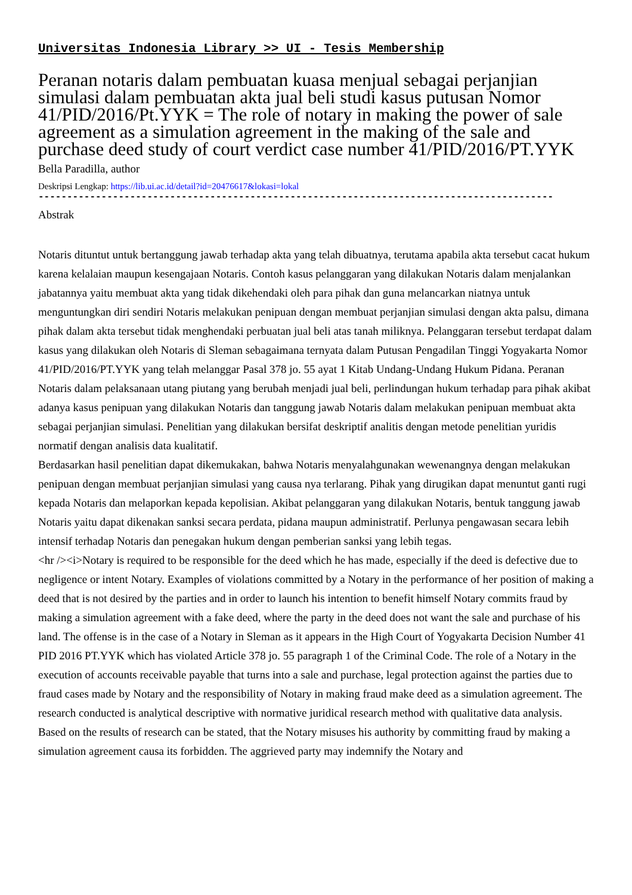Universitas Indonesia Library >> UI - Tesis Membership
Peranan notaris dalam pembuatan kuasa menjual sebagai perjanjian simulasi dalam pembuatan akta jual beli studi kasus putusan Nomor 41/PID/2016/Pt.YYK = The role of notary in making the power of sale agreement as a simulation agreement in the making of the sale and purchase deed study of court verdict case number 41/PID/2016/PT.YYK
Bella Paradilla, author
Deskripsi Lengkap: https://lib.ui.ac.id/detail?id=20476617&lokasi=lokal
------------------------------------------------------------------------------------------
Abstrak
Notaris dituntut untuk bertanggung jawab terhadap akta yang telah dibuatnya, terutama apabila akta tersebut cacat hukum karena kelalaian maupun kesengajaan Notaris. Contoh kasus pelanggaran yang dilakukan Notaris dalam menjalankan jabatannya yaitu membuat akta yang tidak dikehendaki oleh para pihak dan guna melancarkan niatnya untuk menguntungkan diri sendiri Notaris melakukan penipuan dengan membuat perjanjian simulasi dengan akta palsu, dimana pihak dalam akta tersebut tidak menghendaki perbuatan jual beli atas tanah miliknya. Pelanggaran tersebut terdapat dalam kasus yang dilakukan oleh Notaris di Sleman sebagaimana ternyata dalam Putusan Pengadilan Tinggi Yogyakarta Nomor 41/PID/2016/PT.YYK yang telah melanggar Pasal 378 jo. 55 ayat 1 Kitab Undang-Undang Hukum Pidana. Peranan Notaris dalam pelaksanaan utang piutang yang berubah menjadi jual beli, perlindungan hukum terhadap para pihak akibat adanya kasus penipuan yang dilakukan Notaris dan tanggung jawab Notaris dalam melakukan penipuan membuat akta sebagai perjanjian simulasi. Penelitian yang dilakukan bersifat deskriptif analitis dengan metode penelitian yuridis normatif dengan analisis data kualitatif.
Berdasarkan hasil penelitian dapat dikemukakan, bahwa Notaris menyalahgunakan wewenangnya dengan melakukan penipuan dengan membuat perjanjian simulasi yang causa nya terlarang. Pihak yang dirugikan dapat menuntut ganti rugi kepada Notaris dan melaporkan kepada kepolisian. Akibat pelanggaran yang dilakukan Notaris, bentuk tanggung jawab Notaris yaitu dapat dikenakan sanksi secara perdata, pidana maupun administratif. Perlunya pengawasan secara lebih intensif terhadap Notaris dan penegakan hukum dengan pemberian sanksi yang lebih tegas.
<hr /><i>Notary is required to be responsible for the deed which he has made, especially if the deed is defective due to negligence or intent Notary. Examples of violations committed by a Notary in the performance of her position of making a deed that is not desired by the parties and in order to launch his intention to benefit himself Notary commits fraud by making a simulation agreement with a fake deed, where the party in the deed does not want the sale and purchase of his land. The offense is in the case of a Notary in Sleman as it appears in the High Court of Yogyakarta Decision Number 41 PID 2016 PT.YYK which has violated Article 378 jo. 55 paragraph 1 of the Criminal Code. The role of a Notary in the execution of accounts receivable payable that turns into a sale and purchase, legal protection against the parties due to fraud cases made by Notary and the responsibility of Notary in making fraud make deed as a simulation agreement. The research conducted is analytical descriptive with normative juridical research method with qualitative data analysis.
Based on the results of research can be stated, that the Notary misuses his authority by committing fraud by making a simulation agreement causa its forbidden. The aggrieved party may indemnify the Notary and